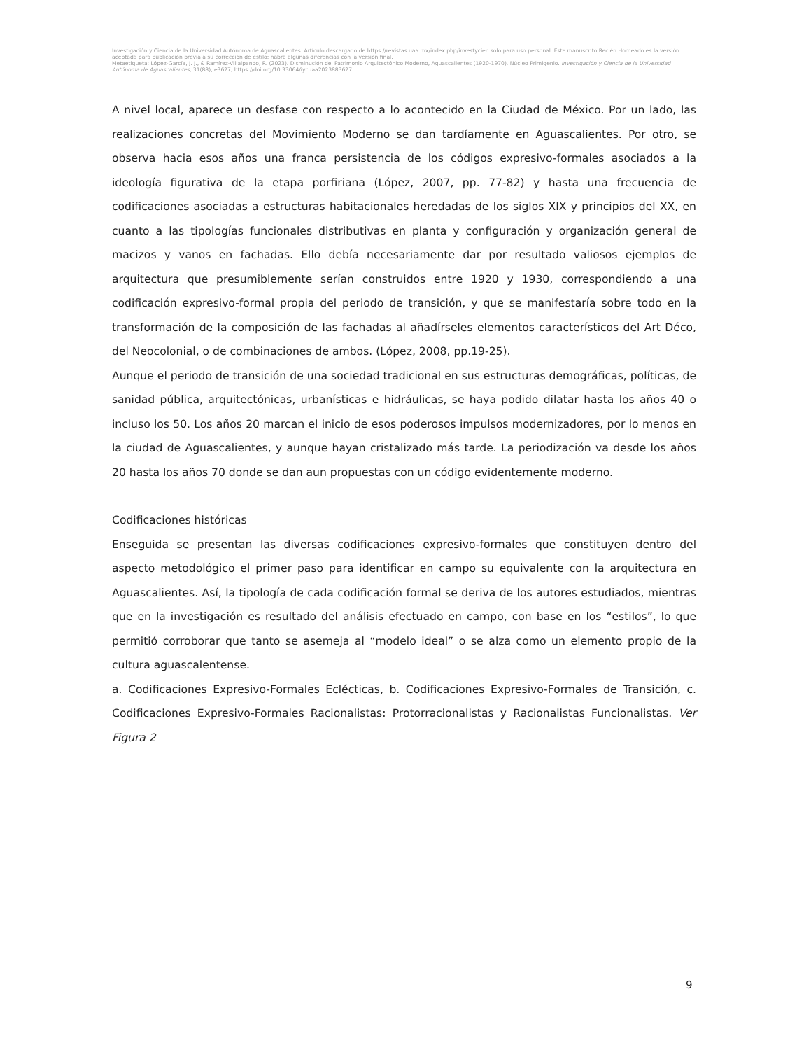Investigación y Ciencia de la Universidad Autónoma de Aguascalientes. Artículo descargado de https://revistas.uaa.mx/index.php/investycien solo para uso personal. Este manuscrito Recién Horneado es la versión aceptada para publicación previa a su corrección de estilo; habrá algunas diferencias con la versión final.
Metaetiqueta: López-García, J. J., & Ramírez-Villalpando, R. (2023). Disminución del Patrimonio Arquitectónico Moderno, Aguascalientes (1920-1970). Núcleo Primigenio. Investigación y Ciencia de la Universidad Autónoma de Aguascalientes, 31(88), e3627, https://doi.org/10.33064/iycuaa2023883627
A nivel local, aparece un desfase con respecto a lo acontecido en la Ciudad de México. Por un lado, las realizaciones concretas del Movimiento Moderno se dan tardíamente en Aguascalientes. Por otro, se observa hacia esos años una franca persistencia de los códigos expresivo-formales asociados a la ideología figurativa de la etapa porfiriana (López, 2007, pp. 77-82) y hasta una frecuencia de codificaciones asociadas a estructuras habitacionales heredadas de los siglos XIX y principios del XX, en cuanto a las tipologías funcionales distributivas en planta y configuración y organización general de macizos y vanos en fachadas. Ello debía necesariamente dar por resultado valiosos ejemplos de arquitectura que presumiblemente serían construidos entre 1920 y 1930, correspondiendo a una codificación expresivo-formal propia del periodo de transición, y que se manifestaría sobre todo en la transformación de la composición de las fachadas al añadírseles elementos característicos del Art Déco, del Neocolonial, o de combinaciones de ambos. (López, 2008, pp.19-25).
Aunque el periodo de transición de una sociedad tradicional en sus estructuras demográficas, políticas, de sanidad pública, arquitectónicas, urbanísticas e hidráulicas, se haya podido dilatar hasta los años 40 o incluso los 50. Los años 20 marcan el inicio de esos poderosos impulsos modernizadores, por lo menos en la ciudad de Aguascalientes, y aunque hayan cristalizado más tarde. La periodización va desde los años 20 hasta los años 70 donde se dan aun propuestas con un código evidentemente moderno.
Codificaciones históricas
Enseguida se presentan las diversas codificaciones expresivo-formales que constituyen dentro del aspecto metodológico el primer paso para identificar en campo su equivalente con la arquitectura en Aguascalientes. Así, la tipología de cada codificación formal se deriva de los autores estudiados, mientras que en la investigación es resultado del análisis efectuado en campo, con base en los “estilos”, lo que permitió corroborar que tanto se asemeja al “modelo ideal” o se alza como un elemento propio de la cultura aguascalentense.
a. Codificaciones Expresivo-Formales Eclécticas, b. Codificaciones Expresivo-Formales de Transición, c. Codificaciones Expresivo-Formales Racionalistas: Protorracionalistas y Racionalistas Funcionalistas. Ver Figura 2
9